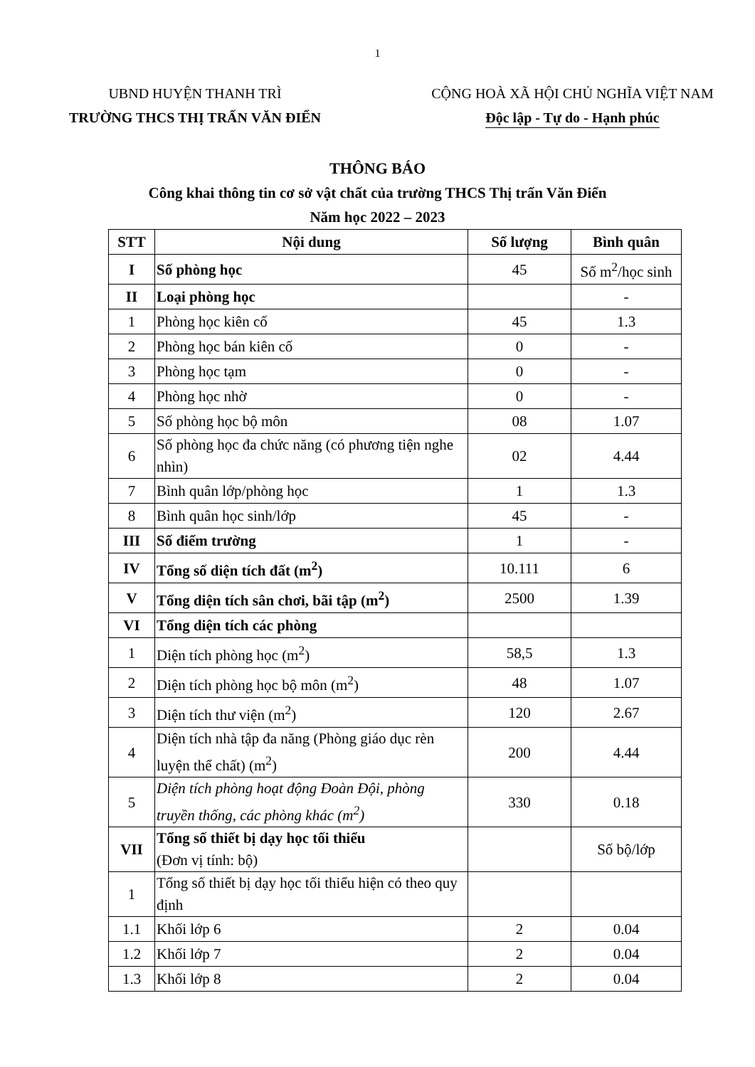1
UBND HUYỆN THANH TRÌ
TRƯỜNG THCS THỊ TRẤN VĂN ĐIỂN
CỘNG HOÀ XÃ HỘI CHỦ NGHĨA VIỆT NAM
Độc lập - Tự do - Hạnh phúc
THÔNG BÁO
Công khai thông tin cơ sở vật chất của trường THCS Thị trấn Văn Điển
Năm học 2022 – 2023
| STT | Nội dung | Số lượng | Bình quân |
| --- | --- | --- | --- |
| I | Số phòng học | 45 | Số m<sup>2</sup>/học sinh |
| II | Loại phòng học | | - |
| 1 | Phòng học kiên cố | 45 | 1.3 |
| 2 | Phòng học bán kiên cố | 0 | - |
| 3 | Phòng học tạm | 0 | - |
| 4 | Phòng học nhờ | 0 | - |
| 5 | Số phòng học bộ môn | 08 | 1.07 |
| 6 | Số phòng học đa chức năng (có phương tiện nghe nhìn) | 02 | 4.44 |
| 7 | Bình quân lớp/phòng học | 1 | 1.3 |
| 8 | Bình quân học sinh/lớp | 45 | - |
| III | Số điểm trường | 1 | - |
| IV | Tổng số diện tích đất (m<sup>2</sup>) | 10.111 | 6 |
| V | Tổng diện tích sân chơi, bãi tập (m<sup>2</sup>) | 2500 | 1.39 |
| VI | Tổng diện tích các phòng | | |
| 1 | Diện tích phòng học (m<sup>2</sup>) | 58,5 | 1.3 |
| 2 | Diện tích phòng học bộ môn (m<sup>2</sup>) | 48 | 1.07 |
| 3 | Diện tích thư viện (m<sup>2</sup>) | 120 | 2.67 |
| 4 | Diện tích nhà tập đa năng (Phòng giáo dục rèn luyện thể chất) (m<sup>2</sup>) | 200 | 4.44 |
| 5 | Diện tích phòng hoạt động Đoàn Đội, phòng truyền thống, các phòng khác (m<sup>2</sup>) | 330 | 0.18 |
| VII | Tổng số thiết bị dạy học tối thiểu (Đơn vị tính: bộ) | | Số bộ/lớp |
| 1 | Tổng số thiết bị dạy học tối thiểu hiện có theo quy định | | |
| 1.1 | Khối lớp 6 | 2 | 0.04 |
| 1.2 | Khối lớp 7 | 2 | 0.04 |
| 1.3 | Khối lớp 8 | 2 | 0.04 |